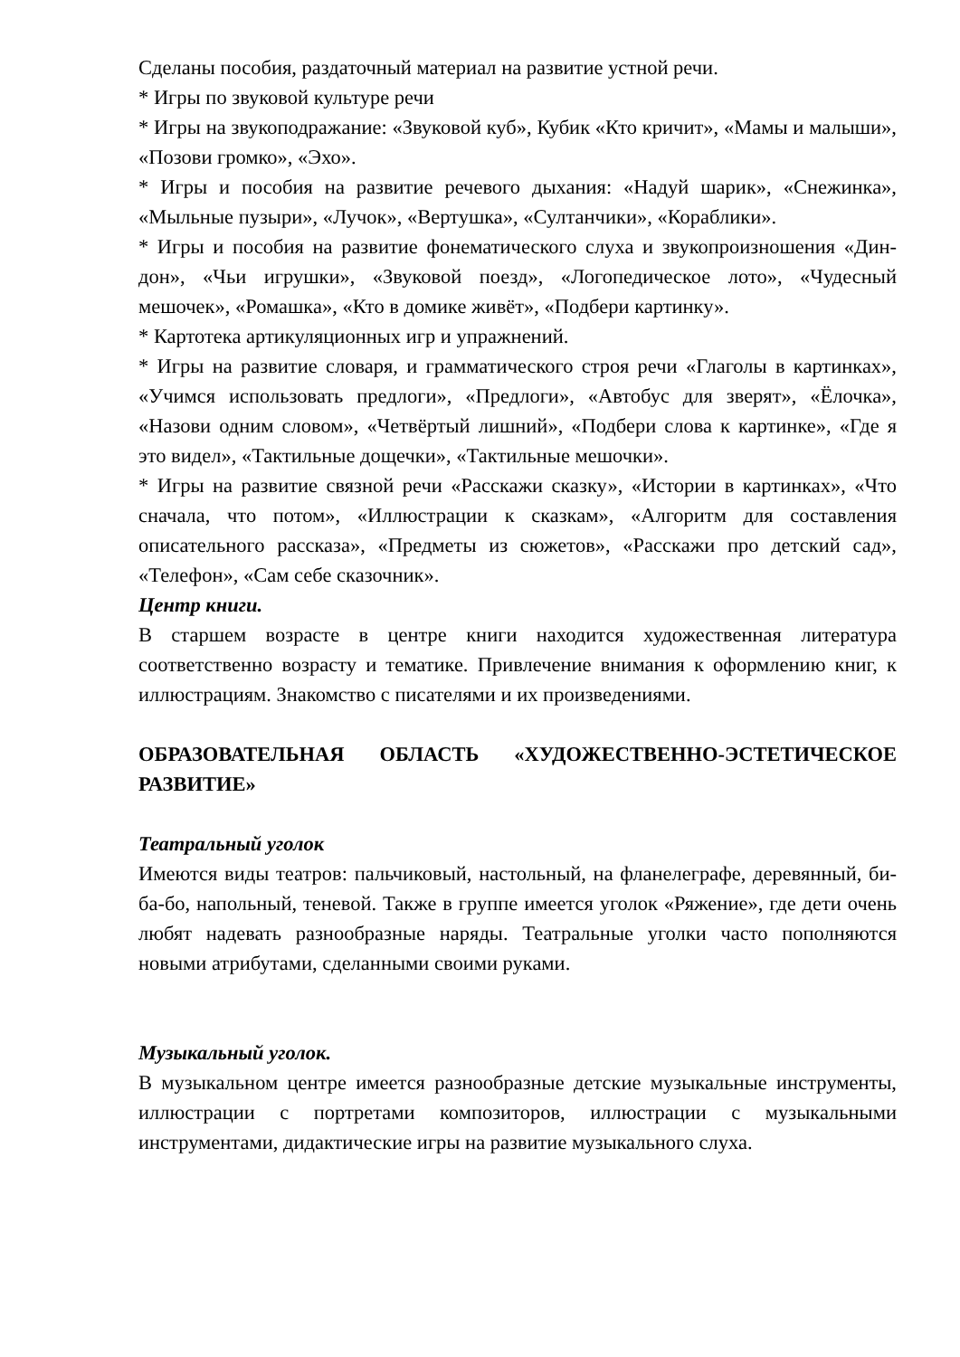Сделаны пособия, раздаточный материал на развитие устной речи.
* Игры по звуковой культуре речи
* Игры на звукоподражание: «Звуковой куб», Кубик «Кто кричит», «Мамы и малыши», «Позови громко», «Эхо».
* Игры и пособия на развитие речевого дыхания: «Надуй шарик», «Снежинка», «Мыльные пузыри», «Лучок», «Вертушка», «Султанчики», «Кораблики».
* Игры и пособия на развитие фонематического слуха и звукопроизношения «Дин-дон», «Чьи игрушки», «Звуковой поезд», «Логопедическое лото», «Чудесный мешочек», «Ромашка», «Кто в домике живёт», «Подбери картинку».
* Картотека артикуляционных игр и упражнений.
* Игры на развитие словаря, и грамматического строя речи «Глаголы в картинках», «Учимся использовать предлоги», «Предлоги», «Автобус для зверят», «Ёлочка», «Назови одним словом», «Четвёртый лишний», «Подбери слова к картинке», «Где я это видел», «Тактильные дощечки», «Тактильные мешочки».
* Игры на развитие связной речи «Расскажи сказку», «Истории в картинках», «Что сначала, что потом», «Иллюстрации к сказкам», «Алгоритм для составления описательного рассказа», «Предметы из сюжетов», «Расскажи про детский сад», «Телефон», «Сам себе сказочник».
Центр книги.
В старшем возрасте в центре книги находится художественная литература соответственно возрасту и тематике. Привлечение внимания к оформлению книг, к иллюстрациям. Знакомство с писателями и их произведениями.
ОБРАЗОВАТЕЛЬНАЯ ОБЛАСТЬ «ХУДОЖЕСТВЕННО-ЭСТЕТИЧЕСКОЕ РАЗВИТИЕ»
Театральный уголок
Имеются виды театров: пальчиковый, настольный, на фланелеграфе, деревянный, би-ба-бо, напольный, теневой. Также в группе имеется уголок «Ряжение», где дети очень любят надевать разнообразные наряды. Театральные уголки часто пополняются новыми атрибутами, сделанными своими руками.
Музыкальный уголок.
В музыкальном центре имеется разнообразные детские музыкальные инструменты, иллюстрации с портретами композиторов, иллюстрации с музыкальными инструментами, дидактические игры на развитие музыкального слуха.